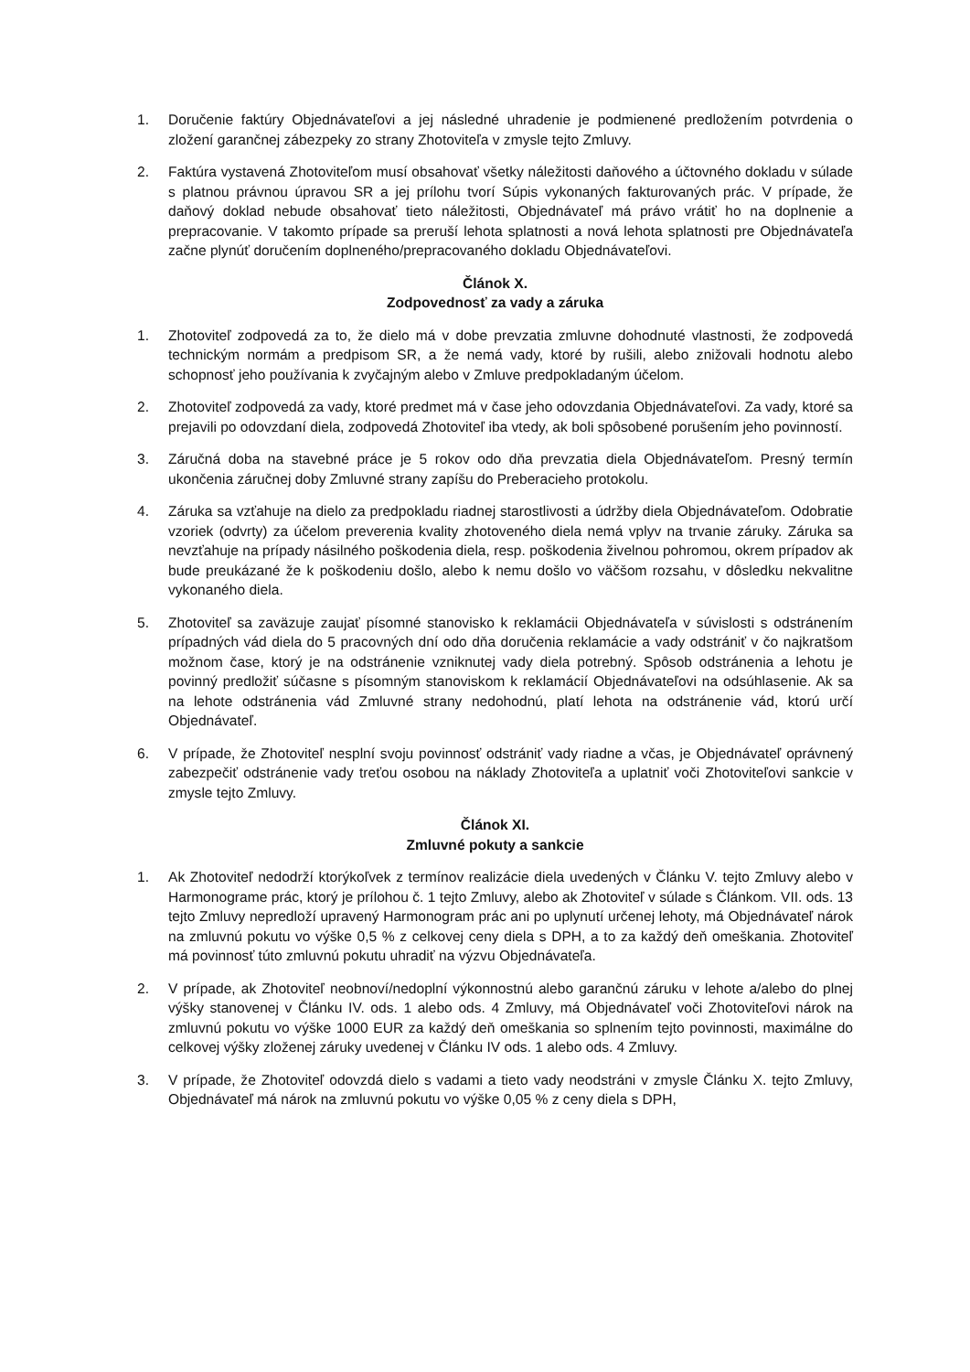1. Doručenie faktúry Objednávateľovi a jej následné uhradenie je podmienené predložením potvrdenia o zložení garančnej zábezpeky zo strany Zhotoviteľa v zmysle tejto Zmluvy.
2. Faktúra vystavená Zhotoviteľom musí obsahovať všetky náležitosti daňového a účtovného dokladu v súlade s platnou právnou úpravou SR a jej prílohu tvorí Súpis vykonaných fakturovaných prác. V prípade, že daňový doklad nebude obsahovať tieto náležitosti, Objednávateľ má právo vrátiť ho na doplnenie a prepracovanie. V takomto prípade sa preruší lehota splatnosti a nová lehota splatnosti pre Objednávateľa začne plynúť doručením doplneného/prepracovaného dokladu Objednávateľovi.
Článok X.
Zodpovednosť za vady a záruka
1. Zhotoviteľ zodpovedá za to, že dielo má v dobe prevzatia zmluvne dohodnuté vlastnosti, že zodpovedá technickým normám a predpisom SR, a že nemá vady, ktoré by rušili, alebo znižovali hodnotu alebo schopnosť jeho používania k zvyčajným alebo v Zmluve predpokladaným účelom.
2. Zhotoviteľ zodpovedá za vady, ktoré predmet má v čase jeho odovzdania Objednávateľovi. Za vady, ktoré sa prejavili po odovzdaní diela, zodpovedá Zhotoviteľ iba vtedy, ak boli spôsobené porušením jeho povinností.
3. Záručná doba na stavebné práce je 5 rokov odo dňa prevzatia diela Objednávateľom. Presný termín ukončenia záručnej doby Zmluvné strany zapíšu do Preberacieho protokolu.
4. Záruka sa vzťahuje na dielo za predpokladu riadnej starostlivosti a údržby diela Objednávateľom. Odobratie vzoriek (odvrty) za účelom preverenia kvality zhotoveného diela nemá vplyv na trvanie záruky. Záruka sa nevzťahuje na prípady násilného poškodenia diela, resp. poškodenia živelnou pohromou, okrem prípadov ak bude preukázané že k poškodeniu došlo, alebo k nemu došlo vo väčšom rozsahu, v dôsledku nekvalitne vykonaného diela.
5. Zhotoviteľ sa zaväzuje zaujať písomné stanovisko k reklamácii Objednávateľa v súvislosti s odstránením prípadných vád diela do 5 pracovných dní odo dňa doručenia reklamácie a vady odstrániť v čo najkratšom možnom čase, ktorý je na odstránenie vzniknutej vady diela potrebný. Spôsob odstránenia a lehotu je povinný predložiť súčasne s písomným stanoviskom k reklamácií Objednávateľovi na odsúhlasenie. Ak sa na lehote odstránenia vád Zmluvné strany nedohodnú, platí lehota na odstránenie vád, ktorú určí Objednávateľ.
6. V prípade, že Zhotoviteľ nesplní svoju povinnosť odstrániť vady riadne a včas, je Objednávateľ oprávnený zabezpečiť odstránenie vady treťou osobou na náklady Zhotoviteľa a uplatniť voči Zhotoviteľovi sankcie v zmysle tejto Zmluvy.
Článok XI.
Zmluvné pokuty a sankcie
1. Ak Zhotoviteľ nedodrží ktorýkoľvek z termínov realizácie diela uvedených v Článku V. tejto Zmluvy alebo v Harmonograme prác, ktorý je prílohou č. 1 tejto Zmluvy, alebo ak Zhotoviteľ v súlade s Článkom. VII. ods. 13 tejto Zmluvy nepredloží upravený Harmonogram prác ani po uplynutí určenej lehoty, má Objednávateľ nárok na zmluvnú pokutu vo výške 0,5 % z celkovej ceny diela s DPH, a to za každý deň omeškania. Zhotoviteľ má povinnosť túto zmluvnú pokutu uhradiť na výzvu Objednávateľa.
2. V prípade, ak Zhotoviteľ neobnoví/nedoplní výkonnostnú alebo garančnú záruku v lehote a/alebo do plnej výšky stanovenej v Článku IV. ods. 1 alebo ods. 4 Zmluvy, má Objednávateľ voči Zhotoviteľovi nárok na zmluvnú pokutu vo výške 1000 EUR za každý deň omeškania so splnením tejto povinnosti, maximálne do celkovej výšky zloženej záruky uvedenej v Článku IV ods. 1 alebo ods. 4 Zmluvy.
3. V prípade, že Zhotoviteľ odovzdá dielo s vadami a tieto vady neodstráni v zmysle Článku X. tejto Zmluvy, Objednávateľ má nárok na zmluvnú pokutu vo výške 0,05 % z ceny diela s DPH,